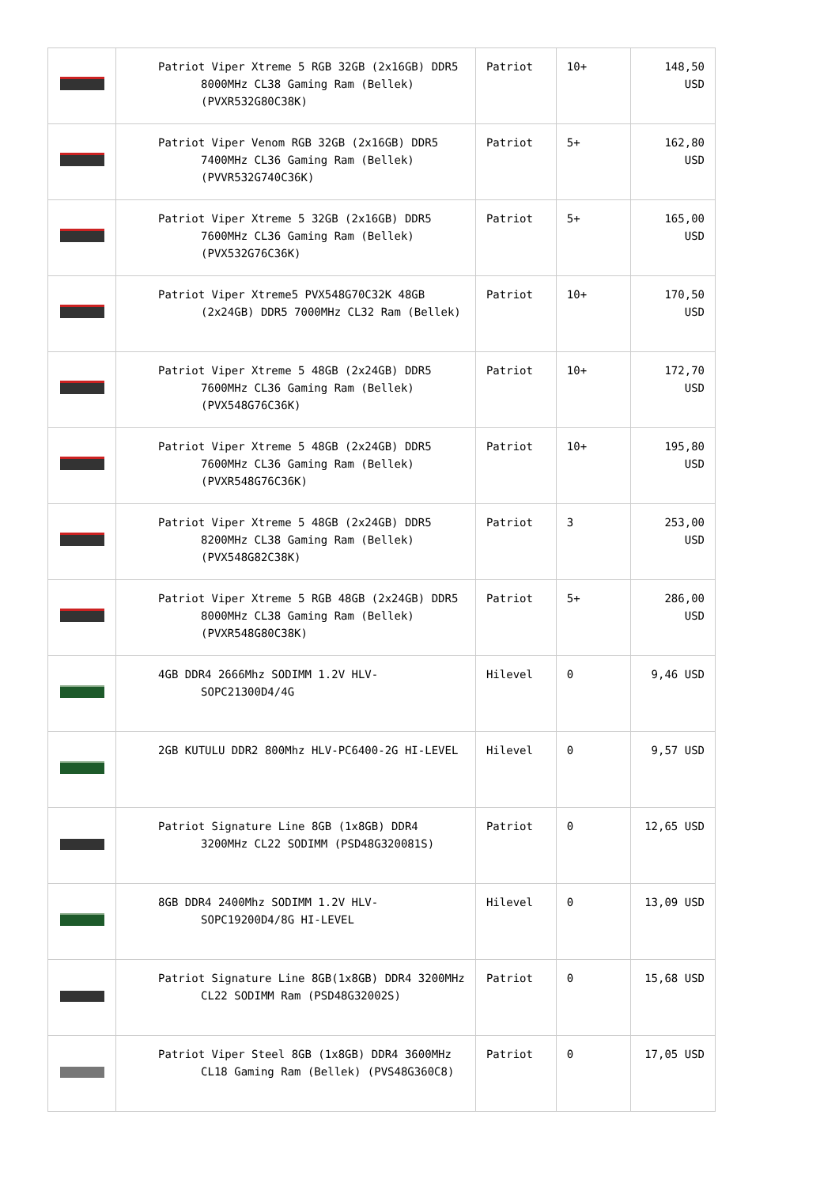| | Patriot Viper Xtreme 5 RGB 32GB (2x16GB) DDR5 8000MHz CL38 Gaming Ram (Bellek) (PVXR532G80C38K) | Patriot | 10+ | 148,50 USD |
| | Patriot Viper Venom RGB 32GB (2x16GB) DDR5 7400MHz CL36 Gaming Ram (Bellek) (PVVR532G740C36K) | Patriot | 5+ | 162,80 USD |
| | Patriot Viper Xtreme 5 32GB (2x16GB) DDR5 7600MHz CL36 Gaming Ram (Bellek) (PVX532G76C36K) | Patriot | 5+ | 165,00 USD |
| | Patriot Viper Xtreme5 PVX548G70C32K 48GB (2x24GB) DDR5 7000MHz CL32 Ram (Bellek) | Patriot | 10+ | 170,50 USD |
| | Patriot Viper Xtreme 5 48GB (2x24GB) DDR5 7600MHz CL36 Gaming Ram (Bellek) (PVX548G76C36K) | Patriot | 10+ | 172,70 USD |
| | Patriot Viper Xtreme 5 48GB (2x24GB) DDR5 7600MHz CL36 Gaming Ram (Bellek) (PVXR548G76C36K) | Patriot | 10+ | 195,80 USD |
| | Patriot Viper Xtreme 5 48GB (2x24GB) DDR5 8200MHz CL38 Gaming Ram (Bellek) (PVX548G82C38K) | Patriot | 3 | 253,00 USD |
| | Patriot Viper Xtreme 5 RGB 48GB (2x24GB) DDR5 8000MHz CL38 Gaming Ram (Bellek) (PVXR548G80C38K) | Patriot | 5+ | 286,00 USD |
| | 4GB DDR4 2666Mhz SODIMM 1.2V HLV-SOPC21300D4/4G | Hilevel | 0 | 9,46 USD |
| | 2GB KUTULU DDR2 800Mhz HLV-PC6400-2G HI-LEVEL | Hilevel | 0 | 9,57 USD |
| | Patriot Signature Line 8GB (1x8GB) DDR4 3200MHz CL22 SODIMM (PSD48G320081S) | Patriot | 0 | 12,65 USD |
| | 8GB DDR4 2400Mhz SODIMM 1.2V HLV-SOPC19200D4/8G HI-LEVEL | Hilevel | 0 | 13,09 USD |
| | Patriot Signature Line 8GB(1x8GB) DDR4 3200MHz CL22 SODIMM Ram (PSD48G32002S) | Patriot | 0 | 15,68 USD |
| | Patriot Viper Steel 8GB (1x8GB) DDR4 3600MHz CL18 Gaming Ram (Bellek) (PVS48G360C8) | Patriot | 0 | 17,05 USD |